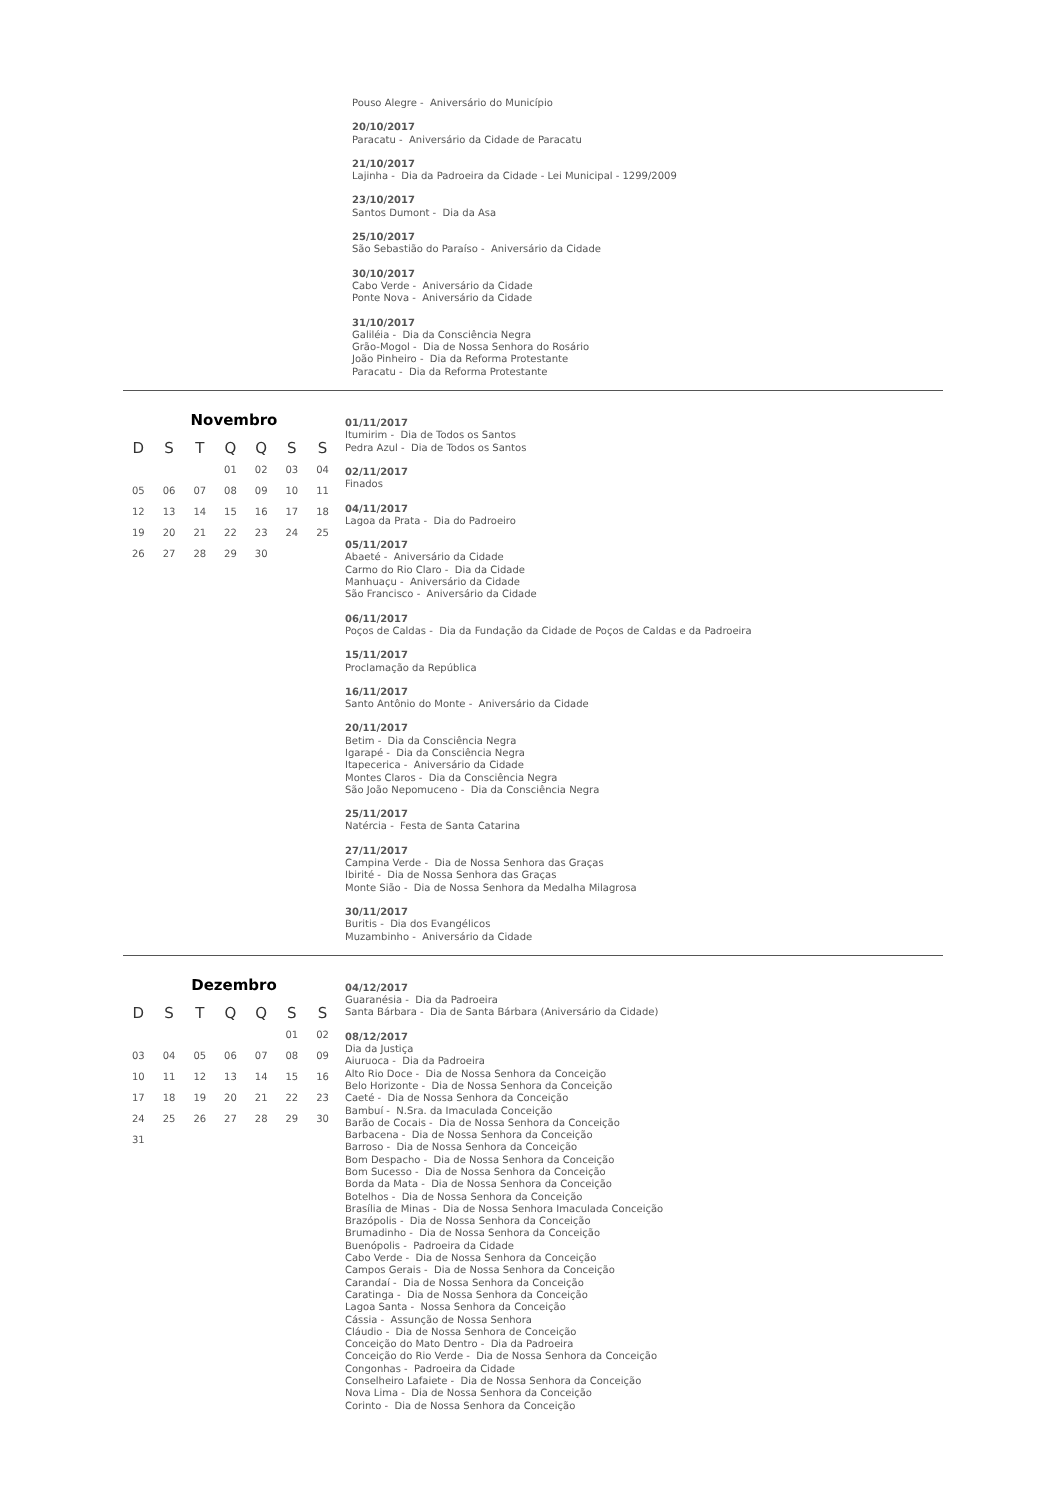Pouso Alegre - Aniversário do Município
20/10/2017
Paracatu - Aniversário da Cidade de Paracatu
21/10/2017
Lajinha - Dia da Padroeira da Cidade - Lei Municipal - 1299/2009
23/10/2017
Santos Dumont - Dia da Asa
25/10/2017
São Sebastião do Paraíso - Aniversário da Cidade
30/10/2017
Cabo Verde - Aniversário da Cidade
Ponte Nova - Aniversário da Cidade
31/10/2017
Galiléia - Dia da Consciência Negra
Grão-Mogol - Dia de Nossa Senhora do Rosário
João Pinheiro - Dia da Reforma Protestante
Paracatu - Dia da Reforma Protestante
Novembro
| D | S | T | Q | Q | S | S |
| --- | --- | --- | --- | --- | --- | --- |
| | | | 01 | 02 | 03 | 04 |
| 05 | 06 | 07 | 08 | 09 | 10 | 11 |
| 12 | 13 | 14 | 15 | 16 | 17 | 18 |
| 19 | 20 | 21 | 22 | 23 | 24 | 25 |
| 26 | 27 | 28 | 29 | 30 | | |
01/11/2017
Itumirim - Dia de Todos os Santos
Pedra Azul - Dia de Todos os Santos
02/11/2017
Finados
04/11/2017
Lagoa da Prata - Dia do Padroeiro
05/11/2017
Abaeté - Aniversário da Cidade
Carmo do Rio Claro - Dia da Cidade
Manhuaçu - Aniversário da Cidade
São Francisco - Aniversário da Cidade
06/11/2017
Poços de Caldas - Dia da Fundação da Cidade de Poços de Caldas e da Padroeira
15/11/2017
Proclamação da República
16/11/2017
Santo Antônio do Monte - Aniversário da Cidade
20/11/2017
Betim - Dia da Consciência Negra
Igarapé - Dia da Consciência Negra
Itapecerica - Aniversário da Cidade
Montes Claros - Dia da Consciência Negra
São João Nepomuceno - Dia da Consciência Negra
25/11/2017
Natércia - Festa de Santa Catarina
27/11/2017
Campina Verde - Dia de Nossa Senhora das Graças
Ibirité - Dia de Nossa Senhora das Graças
Monte Sião - Dia de Nossa Senhora da Medalha Milagrosa
30/11/2017
Buritis - Dia dos Evangélicos
Muzambinho - Aniversário da Cidade
Dezembro
| D | S | T | Q | Q | S | S |
| --- | --- | --- | --- | --- | --- | --- |
| | | | | | 01 | 02 |
| 03 | 04 | 05 | 06 | 07 | 08 | 09 |
| 10 | 11 | 12 | 13 | 14 | 15 | 16 |
| 17 | 18 | 19 | 20 | 21 | 22 | 23 |
| 24 | 25 | 26 | 27 | 28 | 29 | 30 |
| 31 | | | | | | |
04/12/2017
Guaranésia - Dia da Padroeira
Santa Bárbara - Dia de Santa Bárbara (Aniversário da Cidade)
08/12/2017
Dia da Justiça
Aiuruoca - Dia da Padroeira
Alto Rio Doce - Dia de Nossa Senhora da Conceição
Belo Horizonte - Dia de Nossa Senhora da Conceição
Caeté - Dia de Nossa Senhora da Conceição
Bambuí - N.Sra. da Imaculada Conceição
Barão de Cocais - Dia de Nossa Senhora da Conceição
Barbacena - Dia de Nossa Senhora da Conceição
Barroso - Dia de Nossa Senhora da Conceição
Bom Despacho - Dia de Nossa Senhora da Conceição
Bom Sucesso - Dia de Nossa Senhora da Conceição
Borda da Mata - Dia de Nossa Senhora da Conceição
Botelhos - Dia de Nossa Senhora da Conceição
Brasília de Minas - Dia de Nossa Senhora Imaculada Conceição
Brazópolis - Dia de Nossa Senhora da Conceição
Brumadinho - Dia de Nossa Senhora da Conceição
Buenópolis - Padroeira da Cidade
Cabo Verde - Dia de Nossa Senhora da Conceição
Campos Gerais - Dia de Nossa Senhora da Conceição
Carandaí - Dia de Nossa Senhora da Conceição
Caratinga - Dia de Nossa Senhora da Conceição
Lagoa Santa - Nossa Senhora da Conceição
Cássia - Assunção de Nossa Senhora
Cláudio - Dia de Nossa Senhora de Conceição
Conceição do Mato Dentro - Dia da Padroeira
Conceição do Rio Verde - Dia de Nossa Senhora da Conceição
Congonhas - Padroeira da Cidade
Conselheiro Lafaiete - Dia de Nossa Senhora da Conceição
Nova Lima - Dia de Nossa Senhora da Conceição
Corinto - Dia de Nossa Senhora da Conceição